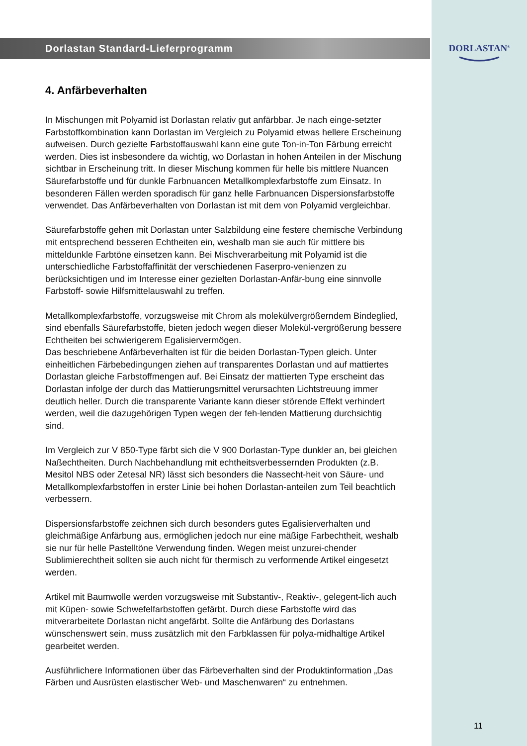Dorlastan Standard-Lieferprogramm
4. Anfärbeverhalten
In Mischungen mit Polyamid ist Dorlastan relativ gut anfärbbar. Je nach einge-setzter Farbstoffkombination kann Dorlastan im Vergleich zu Polyamid etwas hellere Erscheinung aufweisen. Durch gezielte Farbstoffauswahl kann eine gute Ton-in-Ton Färbung erreicht werden. Dies ist insbesondere da wichtig, wo Dorlastan in hohen Anteilen in der Mischung sichtbar in Erscheinung tritt. In dieser Mischung kommen für helle bis mittlere Nuancen Säurefarbstoffe und für dunkle Farbnuancen Metallkomplexfarbstoffe zum Einsatz. In besonderen Fällen werden sporadisch für ganz helle Farbnuancen Dispersionsfarbstoffe verwendet. Das Anfärbeverhalten von Dorlastan ist mit dem von Polyamid vergleichbar.
Säurefarbstoffe gehen mit Dorlastan unter Salzbildung eine festere chemische Verbindung mit entsprechend besseren Echtheiten ein, weshalb man sie auch für mittlere bis mitteldunkle Farbtöne einsetzen kann. Bei Mischverarbeitung mit Polyamid ist die unterschiedliche Farbstoffaffinität der verschiedenen Faserpro-venienzen zu berücksichtigen und im Interesse einer gezielten Dorlastan-Anfär-bung eine sinnvolle Farbstoff- sowie Hilfsmittelauswahl zu treffen.
Metallkomplexfarbstoffe, vorzugsweise mit Chrom als molekülvergrößerndem Bindeglied, sind ebenfalls Säurefarbstoffe, bieten jedoch wegen dieser Molekül-vergrößerung bessere Echtheiten bei schwierigerem Egalisiervermögen.
Das beschriebene Anfärbeverhalten ist für die beiden Dorlastan-Typen gleich. Unter einheitlichen Färbebedingungen ziehen auf transparentes Dorlastan und auf mattiertes Dorlastan gleiche Farbstoffmengen auf. Bei Einsatz der mattierten Type erscheint das Dorlastan infolge der durch das Mattierungsmittel verursachten Lichtstreuung immer deutlich heller. Durch die transparente Variante kann dieser störende Effekt verhindert werden, weil die dazugehörigen Typen wegen der feh-lenden Mattierung durchsichtig sind.
Im Vergleich zur V 850-Type färbt sich die V 900 Dorlastan-Type dunkler an, bei gleichen Naßechtheiten. Durch Nachbehandlung mit echtheitsverbessernden Produkten (z.B. Mesitol NBS oder Zetesal NR) lässt sich besonders die Nassecht-heit von Säure- und Metallkomplexfarbstoffen in erster Linie bei hohen Dorlastan-anteilen zum Teil beachtlich verbessern.
Dispersionsfarbstoffe zeichnen sich durch besonders gutes Egalisierverhalten und gleichmäßige Anfärbung aus, ermöglichen jedoch nur eine mäßige Farbechtheit, weshalb sie nur für helle Pastelltöne Verwendung finden. Wegen meist unzurei-chender Sublimierechtheit sollten sie auch nicht für thermisch zu verformende Artikel eingesetzt werden.
Artikel mit Baumwolle werden vorzugsweise mit Substantiv-, Reaktiv-, gelegent-lich auch mit Küpen- sowie Schwefelfarbstoffen gefärbt. Durch diese Farbstoffe wird das mitverarbeitete Dorlastan nicht angefärbt. Sollte die Anfärbung des Dorlastans wünschenswert sein, muss zusätzlich mit den Farbklassen für polya-midhaltige Artikel gearbeitet werden.
Ausführlichere Informationen über das Färbeverhalten sind der Produktinformation „Das Färben und Ausrüsten elastischer Web- und Maschenwaren“ zu entnehmen.
DORLASTAN<sup>®</sup>
11